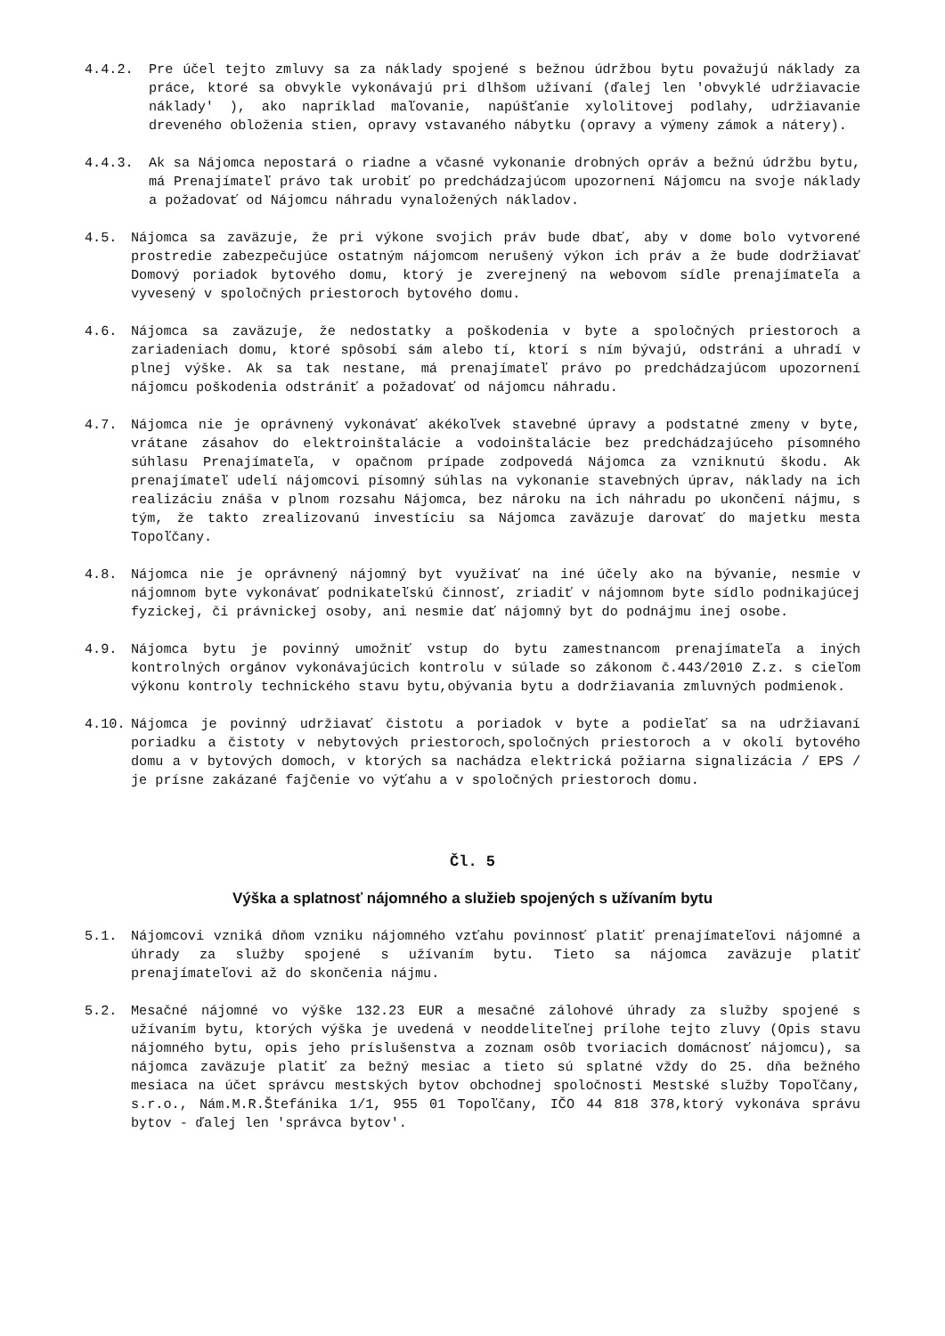4.4.2. Pre účel tejto zmluvy sa za náklady spojené s bežnou údržbou bytu považujú náklady za práce, ktoré sa obvykle vykonávajú pri dlhšom užívaní (ďalej len 'obvyklé udržiavacie náklady' ), ako napríklad maľovanie, napúšťanie xylolitovej podlahy, udržiavanie dreveného obloženia stien, opravy vstavaného nábytku (opravy a výmeny zámok a nátery).
4.4.3. Ak sa Nájomca nepostará o riadne a včasné vykonanie drobných opráv a bežnú údržbu bytu, má Prenajímateľ právo tak urobiť po predchádzajúcom upozornení Nájomcu na svoje náklady a požadovať od Nájomcu náhradu vynaložených nákladov.
4.5. Nájomca sa zaväzuje, že pri výkone svojich práv bude dbať, aby v dome bolo vytvorené prostredie zabezpečujúce ostatným nájomcom nerušený výkon ich práv a že bude dodržiavať Domový poriadok bytového domu, ktorý je zverejnený na webovom sídle prenajímateľa a vyvesený v spoločných priestoroch bytového domu.
4.6. Nájomca sa zaväzuje, že nedostatky a poškodenia v byte a spoločných priestoroch a zariadeniach domu, ktoré spôsobí sám alebo tí, ktorí s ním bývajú, odstráni a uhradí v plnej výške. Ak sa tak nestane, má prenajímateľ právo po predchádzajúcom upozornení nájomcu poškodenia odstrániť a požadovať od nájomcu náhradu.
4.7. Nájomca nie je oprávnený vykonávať akékoľvek stavebné úpravy a podstatné zmeny v byte, vrátane zásahov do elektroinštalácie a vodoinštalácie bez predchádzajúceho písomného súhlasu Prenajímateľa, v opačnom prípade zodpovedá Nájomca za vzniknutú škodu. Ak prenajímateľ udelí nájomcovi písomný súhlas na vykonanie stavebných úprav, náklady na ich realizáciu znáša v plnom rozsahu Nájomca, bez nároku na ich náhradu po ukončení nájmu, s tým, že takto zrealizovanú investíciu sa Nájomca zaväzuje darovať do majetku mesta Topoľčany.
4.8. Nájomca nie je oprávnený nájomný byt využívať na iné účely ako na bývanie, nesmie v nájomnom byte vykonávať podnikateľskú činnosť, zriadiť v nájomnom byte sídlo podnikajúcej fyzickej, či právnickej osoby, ani nesmie dať nájomný byt do podnájmu inej osobe.
4.9. Nájomca bytu je povinný umožniť vstup do bytu zamestnancom prenajímateľa a iných kontrolných orgánov vykonávajúcich kontrolu v súlade so zákonom č.443/2010 Z.z. s cieľom výkonu kontroly technického stavu bytu,obývania bytu a dodržiavania zmluvných podmienok.
4.10. Nájomca je povinný udržiavať čistotu a poriadok v byte a podieľať sa na udržiavaní poriadku a čistoty v nebytových priestoroch,spoločných priestoroch a v okolí bytového domu a v bytových domoch, v ktorých sa nachádza elektrická požiarna signalizácia / EPS / je prísne zakázané fajčenie vo výťahu a v spoločných priestoroch domu.
Čl. 5
Výška a splatnosť nájomného a služieb spojených s užívaním bytu
5.1. Nájomcovi vzniká dňom vzniku nájomného vzťahu povinnosť platiť prenajímateľovi nájomné a úhrady za služby spojené s užívaním bytu. Tieto sa nájomca zaväzuje platiť prenajímateľovi až do skončenia nájmu.
5.2. Mesačné nájomné vo výške 132.23 EUR a mesačné zálohové úhrady za služby spojené s užívaním bytu, ktorých výška je uvedená v neoddeliteľnej prílohe tejto zluvy (Opis stavu nájomného bytu, opis jeho príslušenstva a zoznam osôb tvoriacich domácnosť nájomcu), sa nájomca zaväzuje platiť za bežný mesiac a tieto sú splatné vždy do 25. dňa bežného mesiaca na účet správcu mestských bytov obchodnej spoločnosti Mestské služby Topoľčany, s.r.o., Nám.M.R.Štefánika 1/1, 955 01 Topoľčany, IČO 44 818 378,ktorý vykonáva správu bytov - ďalej len 'správca bytov'.